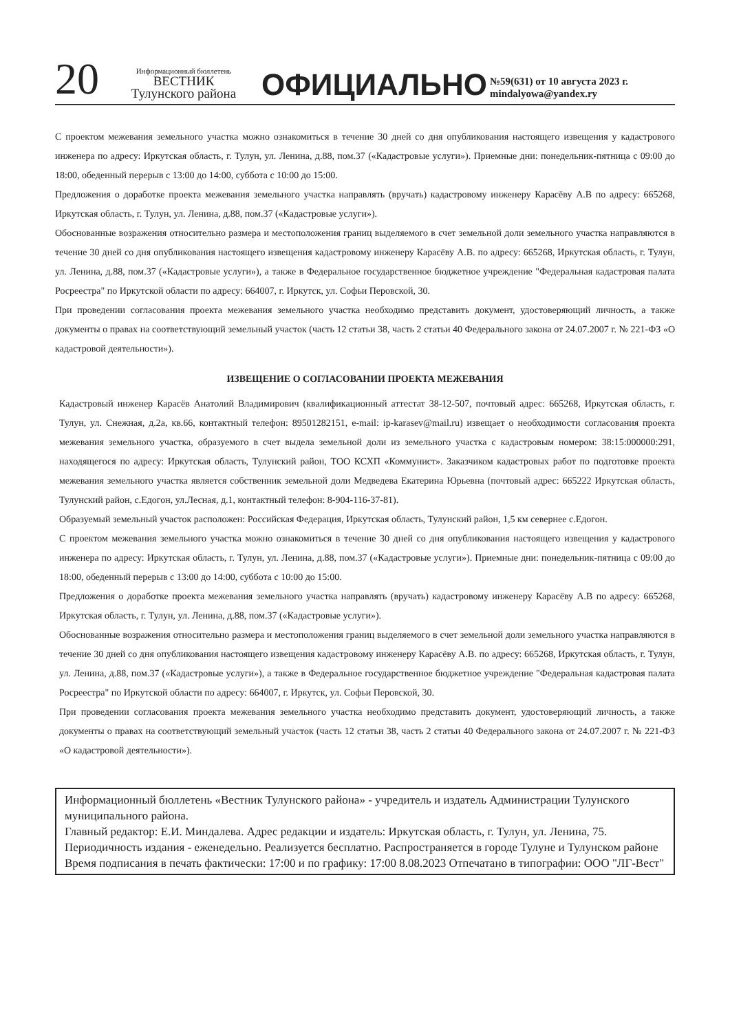20
Информационный бюллетень
ВЕСТНИК
Тулунского района
ОФИЦИАЛЬНО
№59(631) от 10 августа 2023 г.
mindalyowa@yandex.ry
С проектом межевания земельного участка можно ознакомиться в течение 30 дней со дня опубликования настоящего извещения у кадастрового инженера по адресу: Иркутская область, г. Тулун, ул. Ленина, д.88, пом.37 («Кадастровые услуги»). Приемные дни: понедельник-пятница с 09:00 до 18:00, обеденный перерыв с 13:00 до 14:00, суббота с 10:00 до 15:00.
Предложения о доработке проекта межевания земельного участка направлять (вручать) кадастровому инженеру Карасёву А.В по адресу: 665268, Иркутская область, г. Тулун, ул. Ленина, д.88, пом.37 («Кадастровые услуги»).
Обоснованные возражения относительно размера и местоположения границ выделяемого в счет земельной доли земельного участка направляются в течение 30 дней со дня опубликования настоящего извещения кадастровому инженеру Карасёву А.В. по адресу: 665268, Иркутская область, г. Тулун, ул. Ленина, д.88, пом.37 («Кадастровые услуги»), а также в Федеральное государственное бюджетное учреждение "Федеральная кадастровая палата Росреестра" по Иркутской области по адресу: 664007, г. Иркутск, ул. Софьи Перовской, 30.
При проведении согласования проекта межевания земельного участка необходимо представить документ, удостоверяющий личность, а также документы о правах на соответствующий земельный участок (часть 12 статьи 38, часть 2 статьи 40 Федерального закона от 24.07.2007 г. № 221-ФЗ «О кадастровой деятельности»).
ИЗВЕЩЕНИЕ О СОГЛАСОВАНИИ ПРОЕКТА МЕЖЕВАНИЯ
Кадастровый инженер Карасёв Анатолий Владимирович (квалификационный аттестат 38-12-507, почтовый адрес: 665268, Иркутская область, г. Тулун, ул. Снежная, д.2а, кв.66, контактный телефон: 89501282151, e-mail: ip-karasev@mail.ru) извещает о необходимости согласования проекта межевания земельного участка, образуемого в счет выдела земельной доли из земельного участка с кадастровым номером: 38:15:000000:291, находящегося по адресу: Иркутская область, Тулунский район, ТОО КСХП «Коммунист». Заказчиком кадастровых работ по подготовке проекта межевания земельного участка является собственник земельной доли Медведева Екатерина Юрьевна (почтовый адрес: 665222 Иркутская область, Тулунский район, с.Едогон, ул.Лесная, д.1, контактный телефон: 8-904-116-37-81).
Образуемый земельный участок расположен: Российская Федерация, Иркутская область, Тулунский район, 1,5 км севернее с.Едогон.
С проектом межевания земельного участка можно ознакомиться в течение 30 дней со дня опубликования настоящего извещения у кадастрового инженера по адресу: Иркутская область, г. Тулун, ул. Ленина, д.88, пом.37 («Кадастровые услуги»). Приемные дни: понедельник-пятница с 09:00 до 18:00, обеденный перерыв с 13:00 до 14:00, суббота с 10:00 до 15:00.
Предложения о доработке проекта межевания земельного участка направлять (вручать) кадастровому инженеру Карасёву А.В по адресу: 665268, Иркутская область, г. Тулун, ул. Ленина, д.88, пом.37 («Кадастровые услуги»).
Обоснованные возражения относительно размера и местоположения границ выделяемого в счет земельной доли земельного участка направляются в течение 30 дней со дня опубликования настоящего извещения кадастровому инженеру Карасёву А.В. по адресу: 665268, Иркутская область, г. Тулун, ул. Ленина, д.88, пом.37 («Кадастровые услуги»), а также в Федеральное государственное бюджетное учреждение "Федеральная кадастровая палата Росреестра" по Иркутской области по адресу: 664007, г. Иркутск, ул. Софьи Перовской, 30.
При проведении согласования проекта межевания земельного участка необходимо представить документ, удостоверяющий личность, а также документы о правах на соответствующий земельный участок (часть 12 статьи 38, часть 2 статьи 40 Федерального закона от 24.07.2007 г. № 221-ФЗ «О кадастровой деятельности»).
Информационный бюллетень «Вестник Тулунского района» - учредитель и издатель Администрации Тулунского муниципального района.
Главный редактор: Е.И. Миндалева. Адрес редакции и издатель: Иркутская область, г. Тулун, ул. Ленина, 75.
Периодичность издания - еженедельно. Реализуется бесплатно. Распространяется в городе Тулуне и Тулунском районе
Время подписания в печать фактически: 17:00 и по графику: 17:00 8.08.2023 Отпечатано в типографии: ООО "ЛГ-Вест"